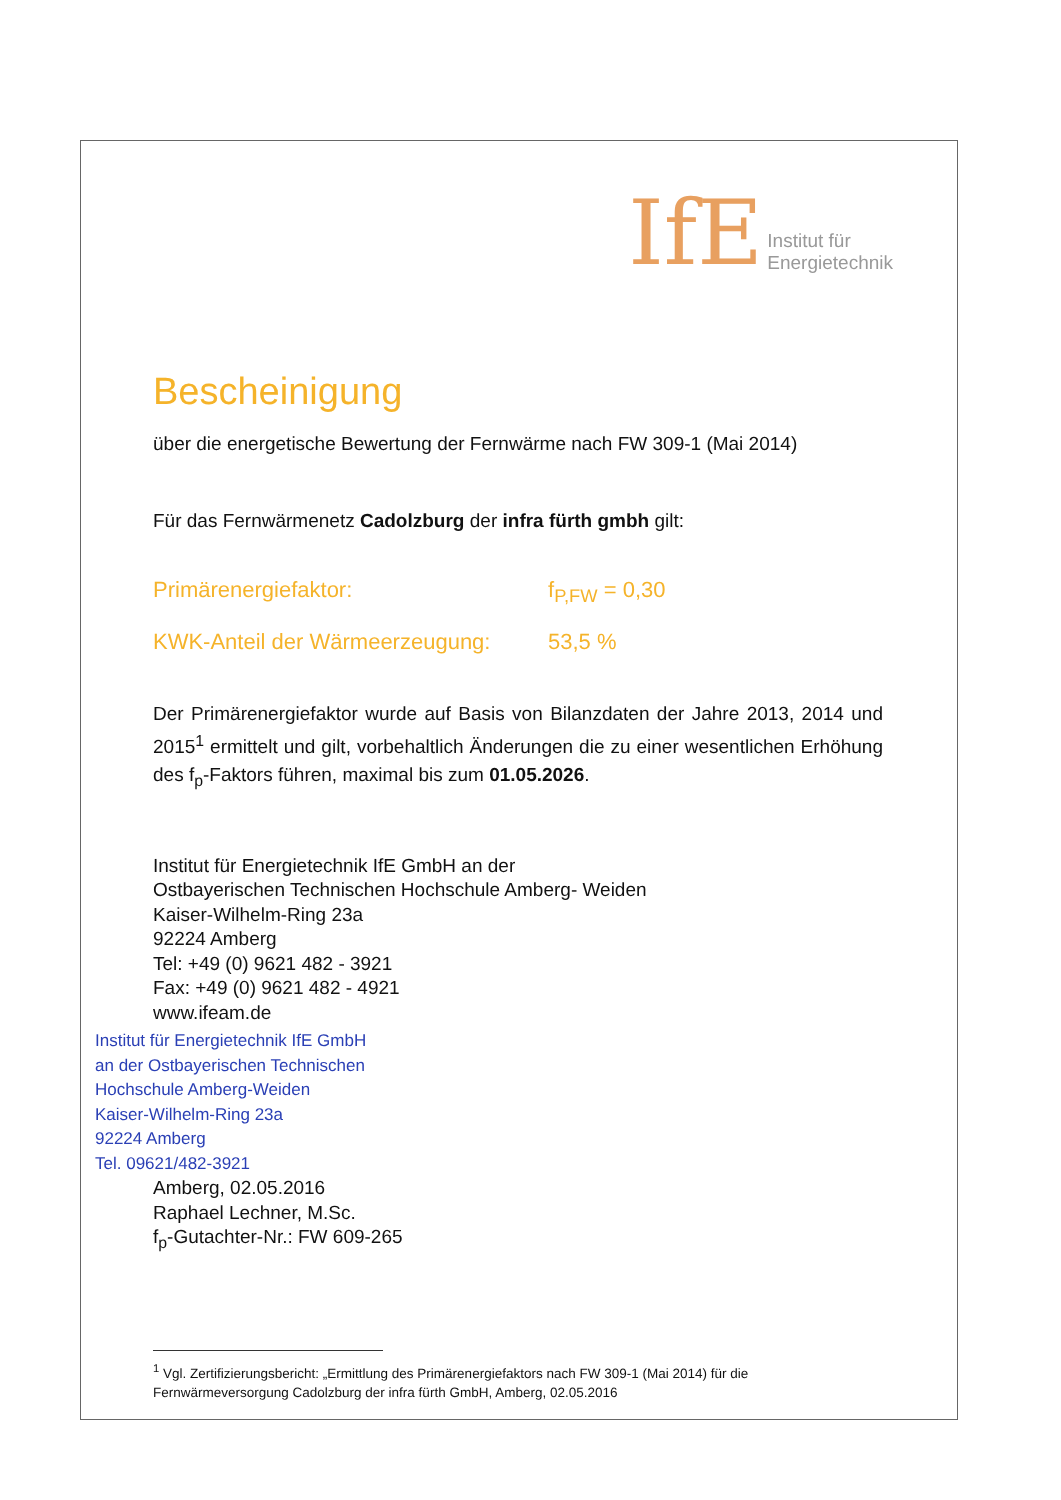IfE Institut für
Energietechnik
Bescheinigung
über die energetische Bewertung der Fernwärme nach FW 309-1 (Mai 2014)
Für das Fernwärmenetz Cadolzburg der infra fürth gmbh gilt:
Primärenergiefaktor: f<sub>P,FW</sub> = 0,30
KWK-Anteil der Wärmeerzeugung: 53,5 %
Der Primärenergiefaktor wurde auf Basis von Bilanzdaten der Jahre 2013, 2014 und 2015<sup>1</sup> ermittelt und gilt, vorbehaltlich Änderungen die zu einer wesentlichen Erhöhung des f<sub>p</sub>-Faktors führen, maximal bis zum 01.05.2026.
Institut für Energietechnik IfE GmbH an der
Ostbayerischen Technischen Hochschule Amberg- Weiden
Kaiser-Wilhelm-Ring 23a
92224 Amberg
Tel: +49 (0) 9621 482 - 3921
Fax: +49 (0) 9621 482 - 4921
www.ifeam.de
Institut für Energietechnik IfE GmbH
an der Ostbayerischen Technischen
Hochschule Amberg-Weiden
Kaiser-Wilhelm-Ring 23a
92224 Amberg
Tel. 09621/482-3921
Amberg, 02.05.2016
Raphael Lechner, M.Sc.
f<sub>p</sub>-Gutachter-Nr.: FW 609-265
<sup>1</sup> Vgl. Zertifizierungsbericht: „Ermittlung des Primärenergiefaktors nach FW 309-1 (Mai 2014) für die Fernwärmeversorgung Cadolzburg der infra fürth GmbH, Amberg, 02.05.2016